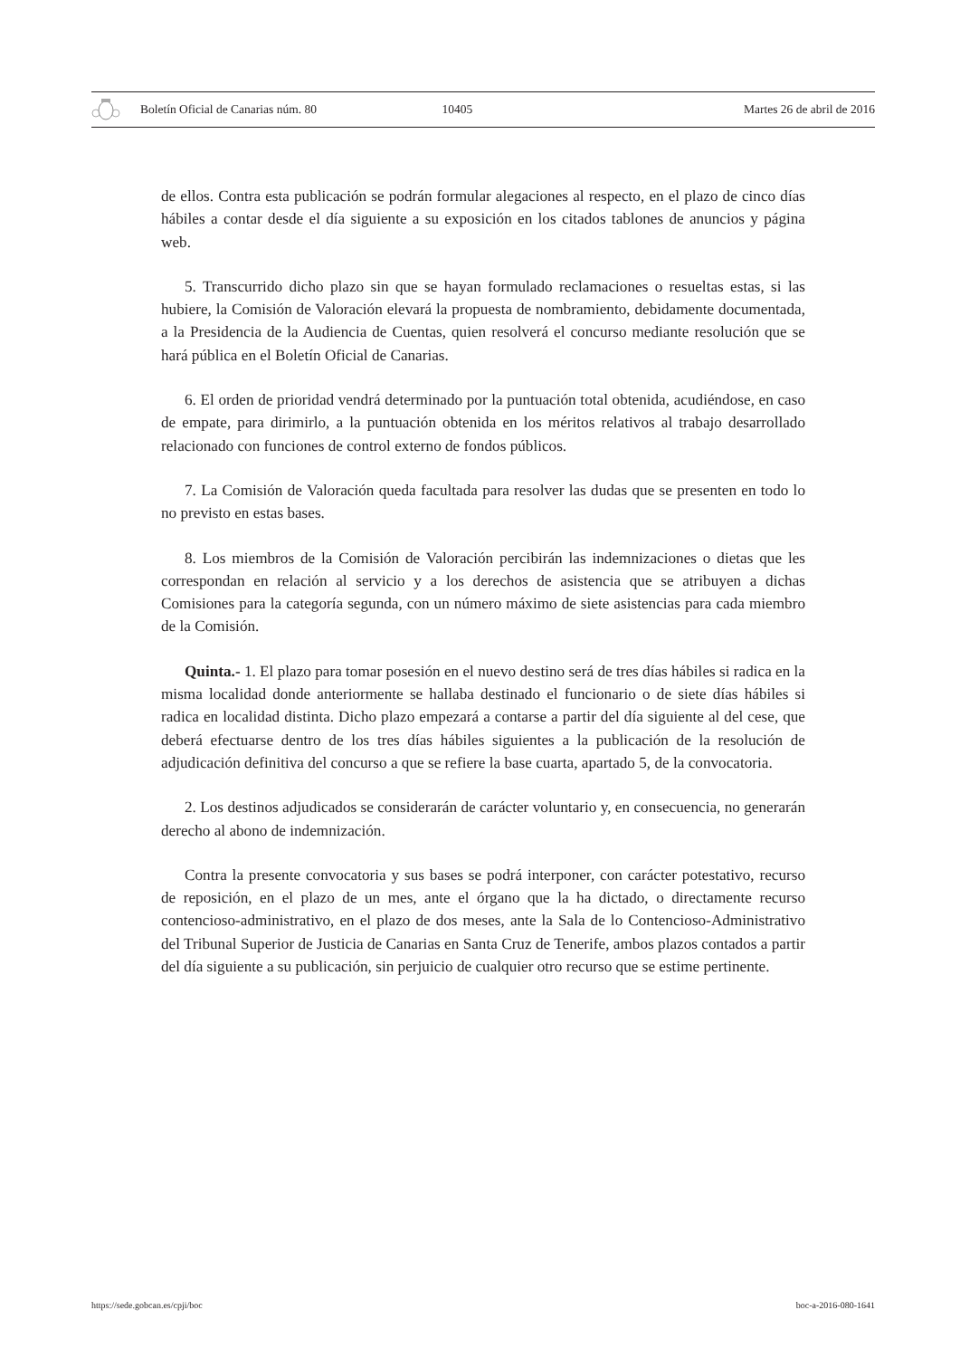Boletín Oficial de Canarias núm. 80 10405 Martes 26 de abril de 2016
de ellos. Contra esta publicación se podrán formular alegaciones al respecto, en el plazo de cinco días hábiles a contar desde el día siguiente a su exposición en los citados tablones de anuncios y página web.
5. Transcurrido dicho plazo sin que se hayan formulado reclamaciones o resueltas estas, si las hubiere, la Comisión de Valoración elevará la propuesta de nombramiento, debidamente documentada, a la Presidencia de la Audiencia de Cuentas, quien resolverá el concurso mediante resolución que se hará pública en el Boletín Oficial de Canarias.
6. El orden de prioridad vendrá determinado por la puntuación total obtenida, acudiéndose, en caso de empate, para dirimirlo, a la puntuación obtenida en los méritos relativos al trabajo desarrollado relacionado con funciones de control externo de fondos públicos.
7. La Comisión de Valoración queda facultada para resolver las dudas que se presenten en todo lo no previsto en estas bases.
8. Los miembros de la Comisión de Valoración percibirán las indemnizaciones o dietas que les correspondan en relación al servicio y a los derechos de asistencia que se atribuyen a dichas Comisiones para la categoría segunda, con un número máximo de siete asistencias para cada miembro de la Comisión.
Quinta.- 1. El plazo para tomar posesión en el nuevo destino será de tres días hábiles si radica en la misma localidad donde anteriormente se hallaba destinado el funcionario o de siete días hábiles si radica en localidad distinta. Dicho plazo empezará a contarse a partir del día siguiente al del cese, que deberá efectuarse dentro de los tres días hábiles siguientes a la publicación de la resolución de adjudicación definitiva del concurso a que se refiere la base cuarta, apartado 5, de la convocatoria.
2. Los destinos adjudicados se considerarán de carácter voluntario y, en consecuencia, no generarán derecho al abono de indemnización.
Contra la presente convocatoria y sus bases se podrá interponer, con carácter potestativo, recurso de reposición, en el plazo de un mes, ante el órgano que la ha dictado, o directamente recurso contencioso-administrativo, en el plazo de dos meses, ante la Sala de lo Contencioso-Administrativo del Tribunal Superior de Justicia de Canarias en Santa Cruz de Tenerife, ambos plazos contados a partir del día siguiente a su publicación, sin perjuicio de cualquier otro recurso que se estime pertinente.
https://sede.gobcan.es/cpji/boc boc-a-2016-080-1641